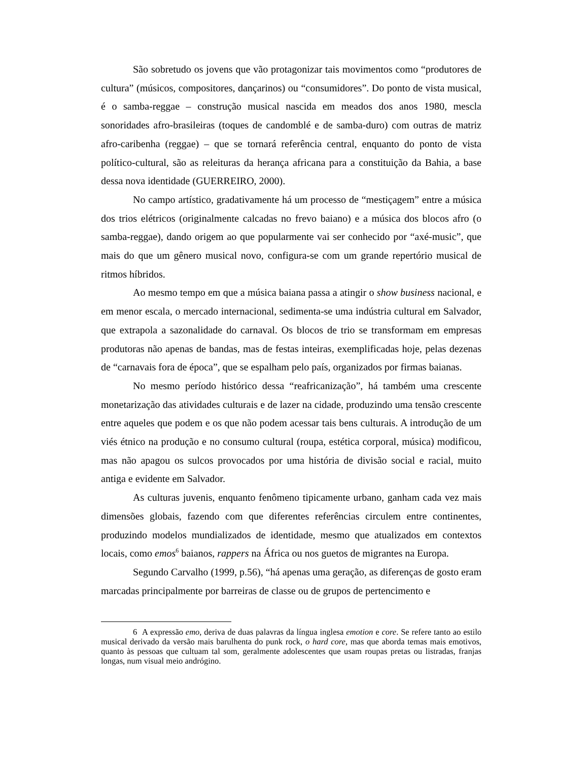São sobretudo os jovens que vão protagonizar tais movimentos como “produtores de cultura” (músicos, compositores, dançarinos) ou “consumidores”. Do ponto de vista musical, é o samba-reggae – construção musical nascida em meados dos anos 1980, mescla sonoridades afro-brasileiras (toques de candomblé e de samba-duro) com outras de matriz afro-caribenha (reggae) – que se tornará referência central, enquanto do ponto de vista político-cultural, são as releituras da herança africana para a constituição da Bahia, a base dessa nova identidade (GUERREIRO, 2000).
No campo artístico, gradativamente há um processo de “mestiçagem” entre a música dos trios elétricos (originalmente calcadas no frevo baiano) e a música dos blocos afro (o samba-reggae), dando origem ao que popularmente vai ser conhecido por “axé-music”, que mais do que um gênero musical novo, configura-se com um grande repertório musical de ritmos híbridos.
Ao mesmo tempo em que a música baiana passa a atingir o show business nacional, e em menor escala, o mercado internacional, sedimenta-se uma indústria cultural em Salvador, que extrapola a sazonalidade do carnaval. Os blocos de trio se transformam em empresas produtoras não apenas de bandas, mas de festas inteiras, exemplificadas hoje, pelas dezenas de “carnavais fora de época”, que se espalham pelo país, organizados por firmas baianas.
No mesmo período histórico dessa “reafricanização”, há também uma crescente monetarização das atividades culturais e de lazer na cidade, produzindo uma tensão crescente entre aqueles que podem e os que não podem acessar tais bens culturais. A introdução de um viés étnico na produção e no consumo cultural (roupa, estética corporal, música) modificou, mas não apagou os sulcos provocados por uma história de divisão social e racial, muito antiga e evidente em Salvador.
As culturas juvenis, enquanto fenômeno tipicamente urbano, ganham cada vez mais dimensões globais, fazendo com que diferentes referências circulem entre continentes, produzindo modelos mundializados de identidade, mesmo que atualizados em contextos locais, como emos<sup>6</sup> baianos, rappers na África ou nos guetos de migrantes na Europa.
Segundo Carvalho (1999, p.56), “há apenas uma geração, as diferenças de gosto eram marcadas principalmente por barreiras de classe ou de grupos de pertencimento e
6 A expressão emo, deriva de duas palavras da língua inglesa emotion e core. Se refere tanto ao estilo musical derivado da versão mais barulhenta do punk rock, o hard core, mas que aborda temas mais emotivos, quanto às pessoas que cultuam tal som, geralmente adolescentes que usam roupas pretas ou listradas, franjas longas, num visual meio andrógino.